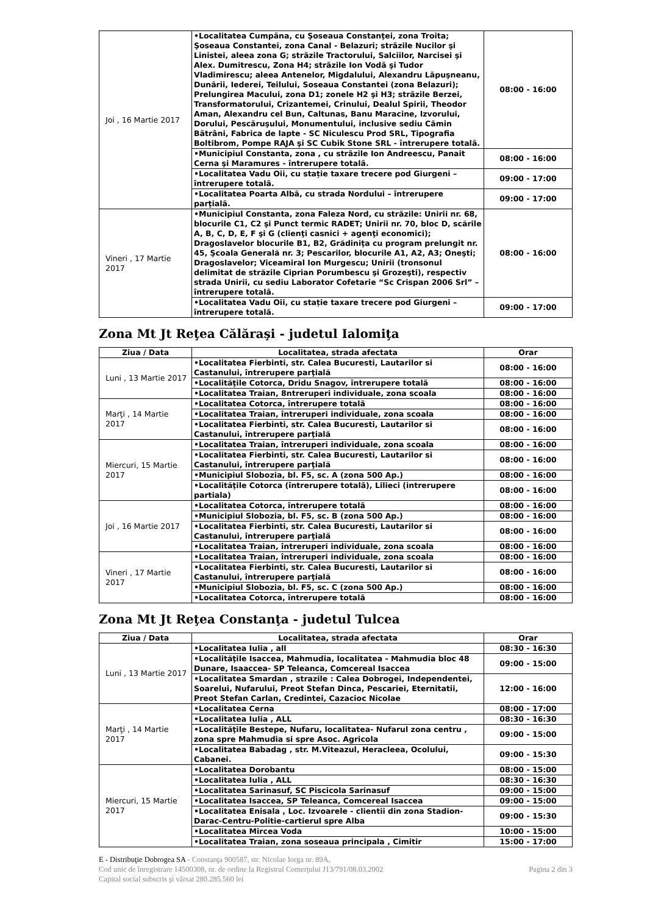| Joi , 16 Martie 2017 | •Localitatea Cumpãna, cu Şoseaua Constanţei, zona Troita; Şoseaua Constantei, zona Canal - Belazuri; strãzile Nucilor şi Linistei, aleea zona G; strãzile Tractorului, Salciilor, Narcisei şi Alex. Dumitrescu, Zona H4; strãzile Ion Vodã şi Tudor Vladimirescu; aleea Antenelor, Migdalului, Alexandru Lãpuşneanu, Dunãrii, Iederei, Teilului, Soseaua Constantei (zona Belazuri); Prelungirea Macului, zona D1; zonele H2 şi H3; strãzile Berzei, Transformatorului, Crizantemei, Crinului, Dealul Spirii, Theodor Aman, Alexandru cel Bun, Caltunas, Banu Maracine, Izvorului, Dorului, Pescãruşului, Monumentului, inclusive sediu Cãmin Bãtrâni, Fabrica de lapte - SC Niculescu Prod SRL, Tipografia Boltibrom, Pompe RAJA şi SC Cubik Stone SRL - întrerupere totalã. | 08:00 - 16:00 |
| | •Municipiul Constanta, zona , cu strãzile Ion Andreescu, Panait Cerna şi Maramures - întrerupere totalã. | 08:00 - 16:00 |
| | •Localitatea Vadu Oii, cu stație taxare trecere pod Giurgeni – întrerupere totalã. | 09:00 - 17:00 |
| | •Localitatea Poarta Albã, cu strada Nordului – întrerupere parţialã. | 09:00 - 17:00 |
| Vineri , 17 Martie 2017 | •Municipiul Constanta, zona Faleza Nord, cu strãzile: Unirii nr. 68, blocurile C1, C2 şi Punct termic RADET; Unirii nr. 70, bloc D, scările A, B, C, D, E, F şi G (clienţi casnici + agenţi economici); Dragoslavelor blocurile B1, B2, Grădiniţa cu program prelungit nr. 45, Şcoala Generală nr. 3; Pescarilor, blocurile A1, A2, A3; Oneşti; Dragoslavelor; Viceamiral Ion Murgescu; Unirii (tronsonul delimitat de străzile Ciprian Porumbescu şi Grozeşti), respectiv strada Unirii, cu sediu Laborator Cofetarie “Sc Crispan 2006 Srl” – întrerupere totalã. | 08:00 - 16:00 |
| | •Localitatea Vadu Oii, cu stație taxare trecere pod Giurgeni – întrerupere totalã. | 09:00 - 17:00 |
Zona Mt Jt Reţea Călăraşi - judetul Ialomiţa
| Ziua / Data | Localitatea, strada afectata | Orar |
| --- | --- | --- |
| Luni , 13 Martie 2017 | •Localitatea Fierbinti, str. Calea Bucuresti, Lautarilor si Castanului, întrerupere parţială | 08:00 - 16:00 |
| | •Localităţile Cotorca, Dridu Snagov, întrerupere totalã | 08:00 - 16:00 |
| | •Localitatea Traian, 8ntreruperi individuale, zona scoala | 08:00 - 16:00 |
| Marţi , 14 Martie 2017 | •Localitatea Cotorca, întrerupere totalã | 08:00 - 16:00 |
| | •Localitatea Traian, întreruperi individuale, zona scoala | 08:00 - 16:00 |
| | •Localitatea Fierbinti, str. Calea Bucuresti, Lautarilor si Castanului, întrerupere parţială | 08:00 - 16:00 |
| Miercuri, 15 Martie 2017 | •Localitatea Traian, întreruperi individuale, zona scoala | 08:00 - 16:00 |
| | •Localitatea Fierbinti, str. Calea Bucuresti, Lautarilor si Castanului, întrerupere parţială | 08:00 - 16:00 |
| | •Municipiul Slobozia, bl. F5, sc. A (zona 500 Ap.) | 08:00 - 16:00 |
| | •Localităţile Cotorca (întrerupere totalã), Lilieci (intrerupere partiala) | 08:00 - 16:00 |
| Joi , 16 Martie 2017 | •Localitatea Cotorca, întrerupere totalã | 08:00 - 16:00 |
| | •Municipiul Slobozia, bl. F5, sc. B (zona 500 Ap.) | 08:00 - 16:00 |
| | •Localitatea Fierbinti, str. Calea Bucuresti, Lautarilor si Castanului, întrerupere parţială | 08:00 - 16:00 |
| | •Localitatea Traian, întreruperi individuale, zona scoala | 08:00 - 16:00 |
| Vineri , 17 Martie 2017 | •Localitatea Traian, întreruperi individuale, zona scoala | 08:00 - 16:00 |
| | •Localitatea Fierbinti, str. Calea Bucuresti, Lautarilor si Castanului, întrerupere parţială | 08:00 - 16:00 |
| | •Municipiul Slobozia, bl. F5, sc. C (zona 500 Ap.) | 08:00 - 16:00 |
| | •Localitatea Cotorca, întrerupere totalã | 08:00 - 16:00 |
Zona Mt Jt Reţea Constanţa - judetul Tulcea
| Ziua / Data | Localitatea, strada afectata | Orar |
| --- | --- | --- |
| Luni , 13 Martie 2017 | •Localitatea Iulia , all | 08:30 - 16:30 |
| | •Localităţile Isaccea, Mahmudia, localitatea - Mahmudia bloc 48 Dunare, Isaaccea- SP Teleanca, Comcereal Isaccea | 09:00 - 15:00 |
| | •Localitatea Smardan , strazile : Calea Dobrogei, Independentei, Soarelui, Nufarului, Preot Stefan Dinca, Pescariei, Eternitatii, Preot Stefan Carlan, Credintei, Cazacioc Nicolae | 12:00 - 16:00 |
| Marţi , 14 Martie 2017 | •Localitatea Cerna | 08:00 - 17:00 |
| | •Localitatea Iulia , ALL | 08:30 - 16:30 |
| | •Localităţile Bestepe, Nufaru, localitatea- Nufarul zona centru , zona spre Mahmudia si spre Asoc. Agricola | 09:00 - 15:00 |
| | •Localitatea Babadag , str. M.Viteazul, Heracleea, Ocolului, Cabanei. | 09:00 - 15:30 |
| Miercuri, 15 Martie 2017 | •Localitatea Dorobantu | 08:00 - 15:00 |
| | •Localitatea Iulia , ALL | 08:30 - 16:30 |
| | •Localitatea Sarinasuf, SC Piscicola Sarinasuf | 09:00 - 15:00 |
| | •Localitatea Isaccea, SP Teleanca, Comcereal Isaccea | 09:00 - 15:00 |
| | •Localitatea Enisala , Loc. Izvoarele - clientii din zona Stadion-Darac-Centru-Politie-cartierul spre Alba | 09:00 - 15:30 |
| | •Localitatea Mircea Voda | 10:00 - 15:00 |
| | •Localitatea Traian, zona soseaua principala , Cimitir | 15:00 - 17:00 |
E - Distribuţie Dobrogea SA - Constanţa 900587, str. Nicolae Iorga nr. 89A,
Cod unic de înregistrare 14500308, nr. de ordine la Registrul Comerţului J13/791/08.03.2002 Pagina 2 din 3
Capital social subscris şi vărsat 280.285.560 lei